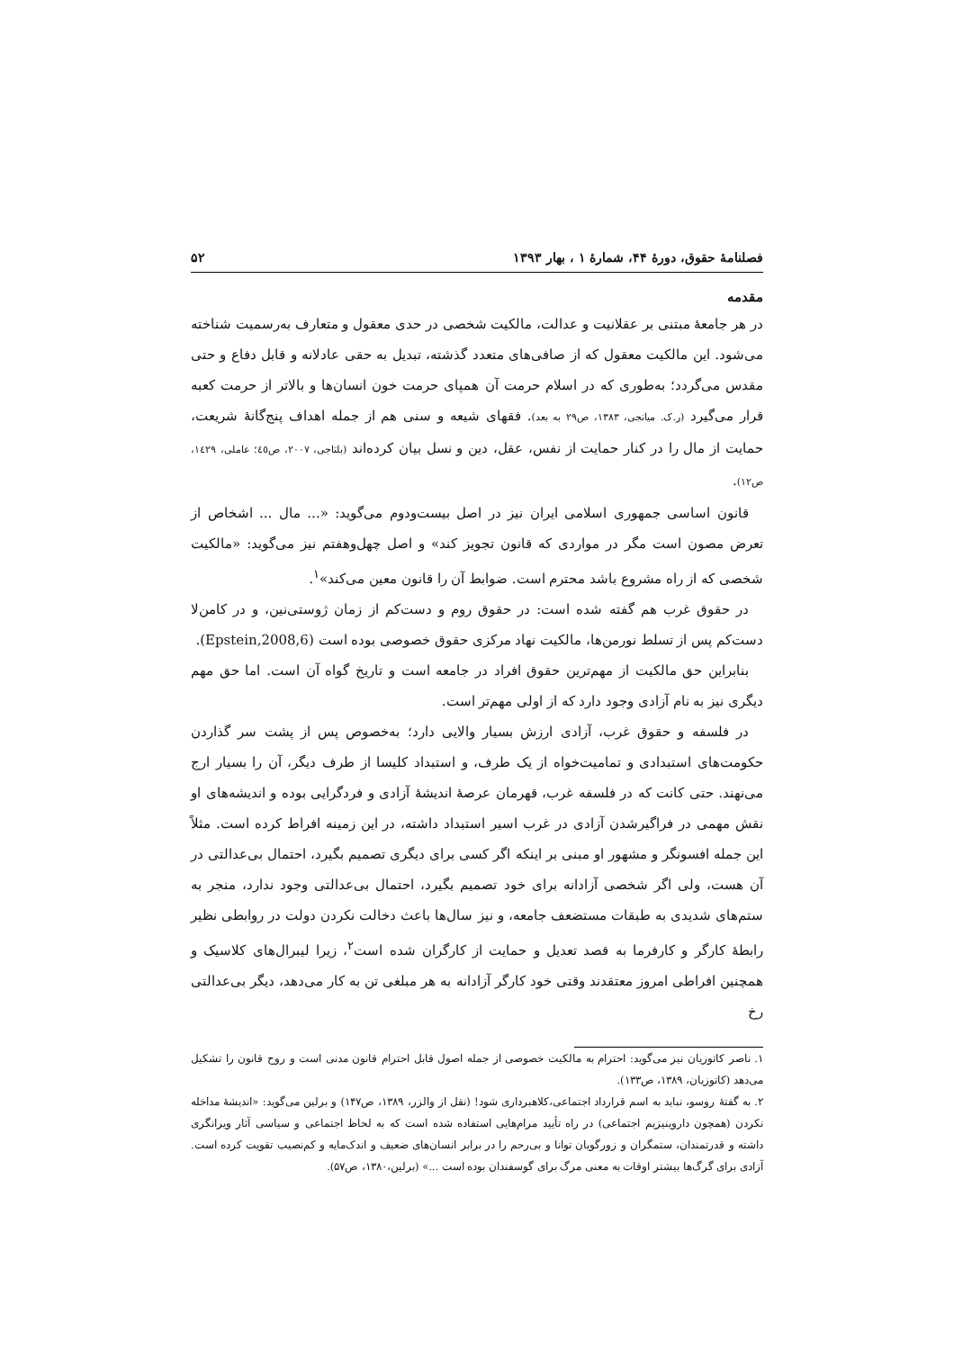فصلنامهٔ حقوق، دورهٔ ۴۴، شمارهٔ ۱ ، بهار ۱۳۹۳ ۵۲
مقدمه
در هر جامعهٔ مبتنی بر عقلانیت و عدالت، مالکیت شخصی در حدی معقول و متعارف به‌رسمیت شناخته می‌شود. این مالکیت معقول که از صافی‌های متعدد گذشته، تبدیل به حقی عادلانه و قابل دفاع و حتی مقدس می‌گردد؛ به‌طوری که در اسلام حرمت آن همپای حرمت خون انسان‌ها و بالاتر از حرمت کعبه قرار می‌گیرد (ر.ک. میانجی، ۱۳۸۳، ص۲۹ به بعد). فقهای شیعه و سنی هم از جمله اهداف پنج‌گانهٔ شریعت، حمایت از مال را در کنار حمایت از نفس، عقل، دین و نسل بیان کرده‌اند (بلتاجی، ۲۰۰۷، ص٤٥؛ عاملی، ١٤٢٩، ص١٢).
قانون اساسی جمهوری اسلامی ایران نیز در اصل بیست‌ودوم می‌گوید: «... مال ... اشخاص از تعرض مصون است مگر در مواردی که قانون تجویز کند» و اصل چهل‌وهفتم نیز می‌گوید: «مالکیت شخصی که از راه مشروع باشد محترم است. ضوابط آن را قانون معین می‌کند»<sup>۱</sup>.
در حقوق غرب هم گفته شده است: در حقوق روم و دست‌کم از زمان ژوستی‌نین، و در کامن‌لا دست‌کم پس از تسلط نورمن‌ها، مالکیت نهاد مرکزی حقوق خصوصی بوده است (Epstein,2008,6).
بنابراین حق مالکیت از مهم‌ترین حقوق افراد در جامعه است و تاریخ گواه آن است. اما حق مهم دیگری نیز به نام آزادی وجود دارد که از اولی مهم‌تر است.
در فلسفه و حقوق غرب، آزادی ارزش بسیار والایی دارد؛ به‌خصوص پس از پشت سر گذاردن حکومت‌های استبدادی و تمامیت‌خواه از یک طرف، و استبداد کلیسا از طرف دیگر، آن را بسیار ارج می‌نهند. حتی کانت که در فلسفه غرب، قهرمان عرصهٔ اندیشهٔ آزادی و فردگرایی بوده و اندیشه‌های او نقش مهمی در فراگیرشدن آزادی در غرب اسیر استبداد داشته، در این زمینه افراط کرده است. مثلاً این جمله افسونگر و مشهور او مبنی بر اینکه اگر کسی برای دیگری تصمیم بگیرد، احتمال بی‌عدالتی در آن هست، ولی اگر شخصی آزادانه برای خود تصمیم بگیرد، احتمال بی‌عدالتی وجود ندارد، منجر به ستم‌های شدیدی به طبقات مستضعف جامعه، و نیز سال‌ها باعث دخالت نکردن دولت در روابطی نظیر رابطهٔ کارگر و کارفرما به قصد تعدیل و حمایت از کارگران شده است<sup>۲</sup>، زیرا لیبرال‌های کلاسیک و همچنین افراطی امروز معتقدند وقتی خود کارگر آزادانه به هر مبلغی تن به کار می‌دهد، دیگر بی‌عدالتی رخ
۱. ناصر کاتوزیان نیز می‌گوید: احترام به مالکیت خصوصی از جمله اصول قابل احترام قانون مدنی است و روح قانون را تشکیل می‌دهد (کاتوزیان، ۱۳۸۹، ص۱۳۳).
۲. به گفتهٔ روسو، نباید به اسم قرارداد اجتماعی،کلاهبرداری شود! (نقل از والزر، ۱۳۸۹، ص۱۴۷) و برلین می‌گوید: «اندیشهٔ مداخله نکردن (همچون داروینیزیم اجتماعی) در راه تأیید مرام‌هایی استفاده شده است که به لحاظ اجتماعی و سیاسی آثار ویرانگری داشته و قدرتمندان، ستمگران و زورگویان توانا و بی‌رحم را در برابر انسان‌های ضعیف و اندک‌مایه و کم‌نصیب تقویت کرده است. آزادی برای گرگ‌ها بیشتر اوقات به معنی مرگ برای گوسفندان بوده است ...» (برلین،۱۳۸۰، ص۵۷).